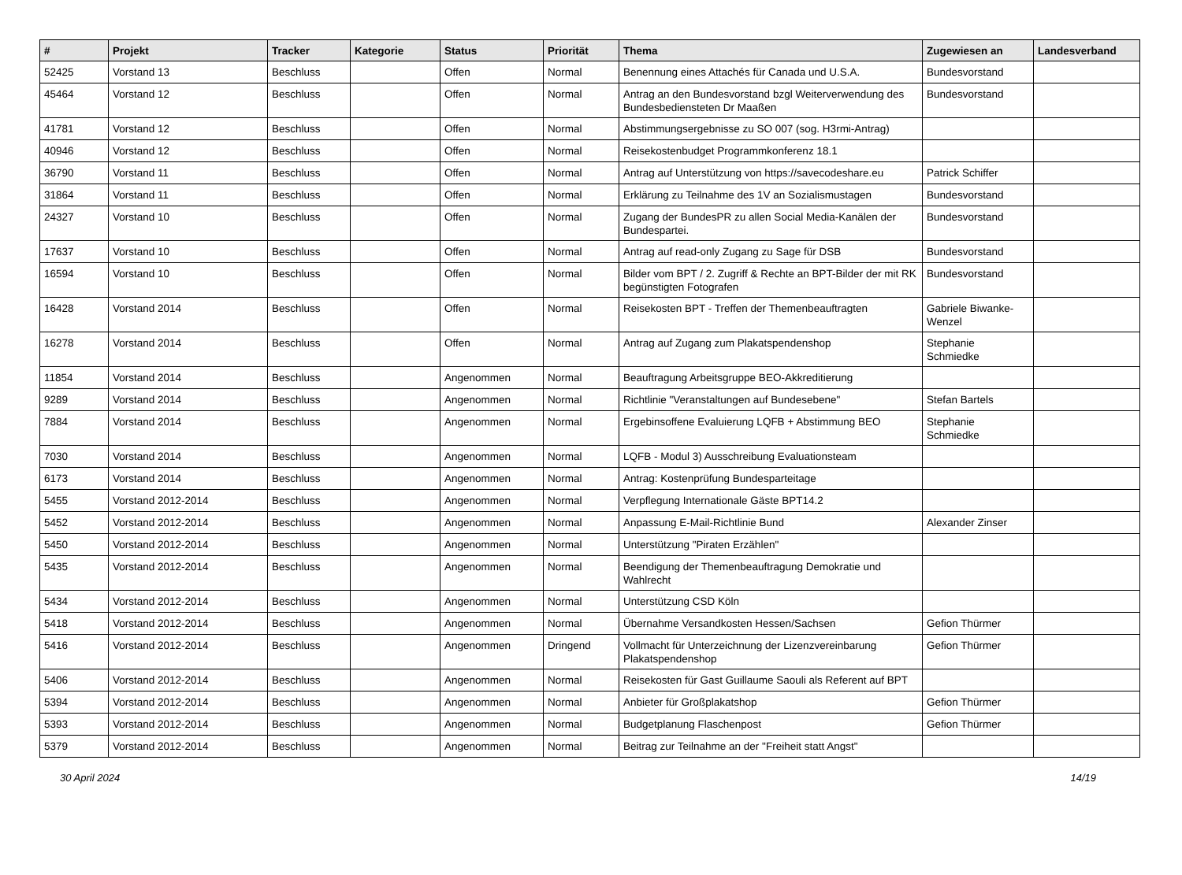| # | Projekt | Tracker | Kategorie | Status | Priorität | Thema | Zugewiesen an | Landesverband |
| --- | --- | --- | --- | --- | --- | --- | --- | --- |
| 52425 | Vorstand 13 | Beschluss | | Offen | Normal | Benennung eines Attachés für Canada und U.S.A. | Bundesvorstand | |
| 45464 | Vorstand 12 | Beschluss | | Offen | Normal | Antrag an den Bundesvorstand bzgl Weiterverwendung des Bundesbediensteten Dr Maaßen | Bundesvorstand | |
| 41781 | Vorstand 12 | Beschluss | | Offen | Normal | Abstimmungsergebnisse zu SO 007 (sog. H3rmi-Antrag) | | |
| 40946 | Vorstand 12 | Beschluss | | Offen | Normal | Reisekostenbudget Programmkonferenz 18.1 | | |
| 36790 | Vorstand 11 | Beschluss | | Offen | Normal | Antrag auf Unterstützung von https://savecodeshare.eu | Patrick Schiffer | |
| 31864 | Vorstand 11 | Beschluss | | Offen | Normal | Erklärung zu Teilnahme des 1V an Sozialismustagen | Bundesvorstand | |
| 24327 | Vorstand 10 | Beschluss | | Offen | Normal | Zugang der BundesPR zu allen Social Media-Kanälen der Bundespartei. | Bundesvorstand | |
| 17637 | Vorstand 10 | Beschluss | | Offen | Normal | Antrag auf read-only Zugang zu Sage für DSB | Bundesvorstand | |
| 16594 | Vorstand 10 | Beschluss | | Offen | Normal | Bilder vom BPT / 2. Zugriff & Rechte an BPT-Bilder der mit RK begünstigten Fotografen | Bundesvorstand | |
| 16428 | Vorstand 2014 | Beschluss | | Offen | Normal | Reisekosten BPT - Treffen der Themenbeauftragten | Gabriele Biwanke-Wenzel | |
| 16278 | Vorstand 2014 | Beschluss | | Offen | Normal | Antrag auf Zugang zum Plakatspendenshop | Stephanie Schmiedke | |
| 11854 | Vorstand 2014 | Beschluss | | Angenommen | Normal | Beauftragung Arbeitsgruppe BEO-Akkreditierung | | |
| 9289 | Vorstand 2014 | Beschluss | | Angenommen | Normal | Richtlinie "Veranstaltungen auf Bundesebene" | Stefan Bartels | |
| 7884 | Vorstand 2014 | Beschluss | | Angenommen | Normal | Ergebinsoffene Evaluierung LQFB + Abstimmung BEO | Stephanie Schmiedke | |
| 7030 | Vorstand 2014 | Beschluss | | Angenommen | Normal | LQFB - Modul 3) Ausschreibung Evaluationsteam | | |
| 6173 | Vorstand 2014 | Beschluss | | Angenommen | Normal | Antrag: Kostenprüfung Bundesparteitage | | |
| 5455 | Vorstand 2012-2014 | Beschluss | | Angenommen | Normal | Verpflegung Internationale Gäste BPT14.2 | | |
| 5452 | Vorstand 2012-2014 | Beschluss | | Angenommen | Normal | Anpassung E-Mail-Richtlinie Bund | Alexander Zinser | |
| 5450 | Vorstand 2012-2014 | Beschluss | | Angenommen | Normal | Unterstützung "Piraten Erzählen" | | |
| 5435 | Vorstand 2012-2014 | Beschluss | | Angenommen | Normal | Beendigung der Themenbeauftragung Demokratie und Wahlrecht | | |
| 5434 | Vorstand 2012-2014 | Beschluss | | Angenommen | Normal | Unterstützung CSD Köln | | |
| 5418 | Vorstand 2012-2014 | Beschluss | | Angenommen | Normal | Übernahme Versandkosten Hessen/Sachsen | Gefion Thürmer | |
| 5416 | Vorstand 2012-2014 | Beschluss | | Angenommen | Dringend | Vollmacht für Unterzeichnung der Lizenzvereinbarung Plakatspendenshop | Gefion Thürmer | |
| 5406 | Vorstand 2012-2014 | Beschluss | | Angenommen | Normal | Reisekosten für Gast Guillaume Saouli als Referent auf BPT | | |
| 5394 | Vorstand 2012-2014 | Beschluss | | Angenommen | Normal | Anbieter für Großplakatshop | Gefion Thürmer | |
| 5393 | Vorstand 2012-2014 | Beschluss | | Angenommen | Normal | Budgetplanung Flaschenpost | Gefion Thürmer | |
| 5379 | Vorstand 2012-2014 | Beschluss | | Angenommen | Normal | Beitrag zur Teilnahme an der "Freiheit statt Angst" | | |
30 April 2024 14/19